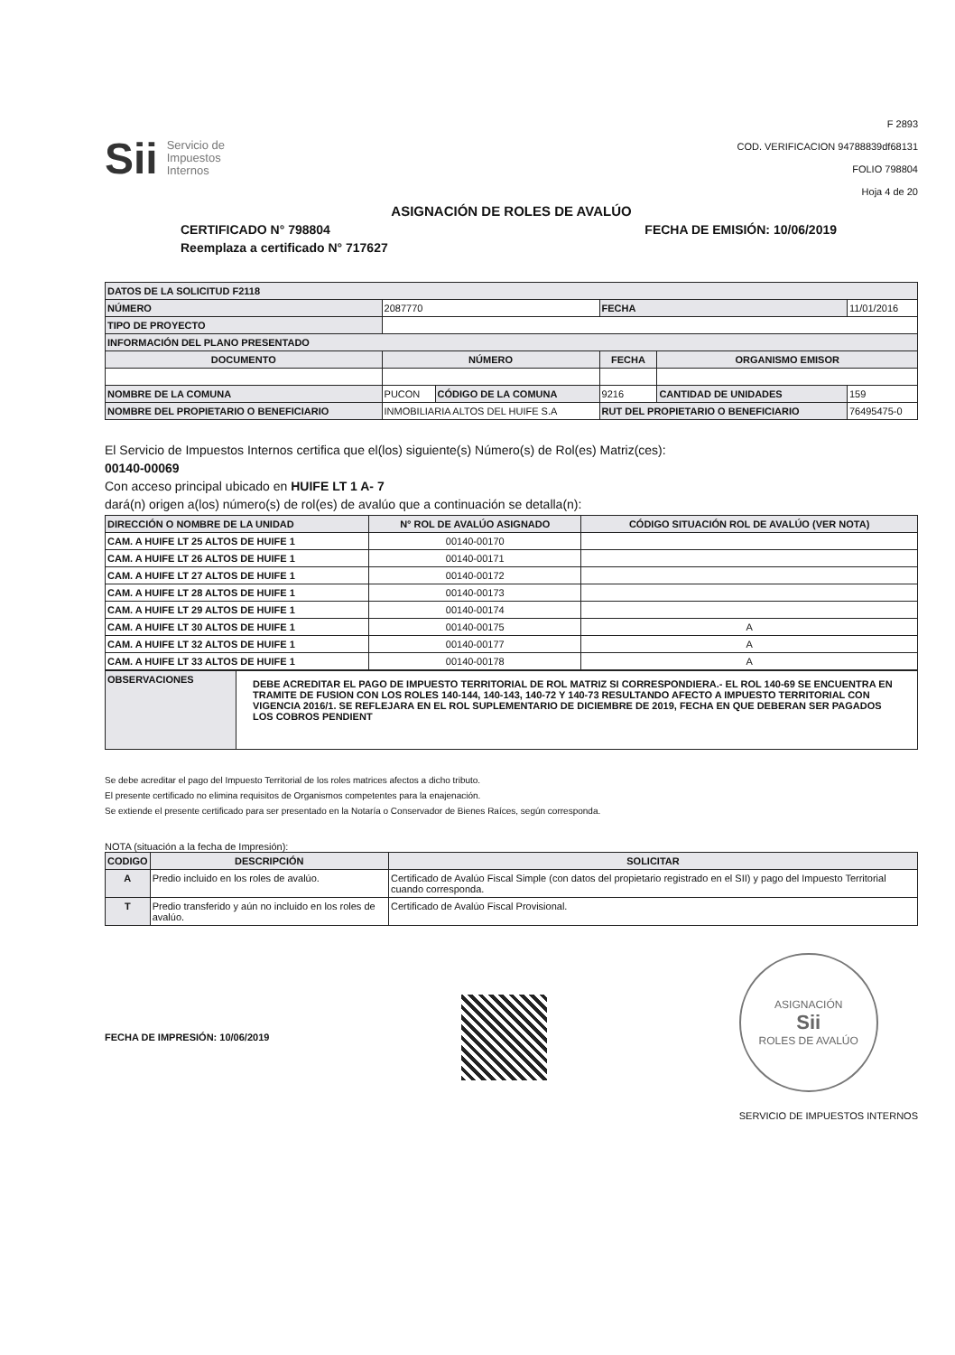Sii Servicio de
Impuestos
Internos
F 2893
COD. VERIFICACION 94788839df68131
FOLIO 798804
Hoja 4 de 20
ASIGNACIÓN DE ROLES DE AVALÚO
CERTIFICADO N° 798804 FECHA DE EMISIÓN: 10/06/2019
Reemplaza a certificado N° 717627
| DATOS DE LA SOLICITUD F2118 | | | | | |
| NÚMERO | 2087770 | | FECHA | | 11/01/2016 |
| TIPO DE PROYECTO | | | | | |
| INFORMACIÓN DEL PLANO PRESENTADO | | | | | |
| DOCUMENTO | NÚMERO | | FECHA | ORGANISMO EMISOR | |
| NOMBRE DE LA COMUNA | PUCON | CÓDIGO DE LA COMUNA | 9216 | CANTIDAD DE UNIDADES | 159 |
| NOMBRE DEL PROPIETARIO O BENEFICIARIO | INMOBILIARIA ALTOS DEL HUIFE S.A | | RUT DEL PROPIETARIO O BENEFICIARIO | | 76495475-0 |
El Servicio de Impuestos Internos certifica que el(los) siguiente(s) Número(s) de Rol(es) Matriz(ces):
00140-00069
Con acceso principal ubicado en HUIFE LT 1 A- 7
dará(n) origen a(los) número(s) de rol(es) de avalúo que a continuación se detalla(n):
| DIRECCIÓN O NOMBRE DE LA UNIDAD | N° ROL DE AVALÚO ASIGNADO | CÓDIGO SITUACIÓN ROL DE AVALÚO (VER NOTA) |
| --- | --- | --- |
| CAM. A HUIFE LT 25 ALTOS DE HUIFE 1 | 00140-00170 | |
| CAM. A HUIFE LT 26 ALTOS DE HUIFE 1 | 00140-00171 | |
| CAM. A HUIFE LT 27 ALTOS DE HUIFE 1 | 00140-00172 | |
| CAM. A HUIFE LT 28 ALTOS DE HUIFE 1 | 00140-00173 | |
| CAM. A HUIFE LT 29 ALTOS DE HUIFE 1 | 00140-00174 | |
| CAM. A HUIFE LT 30 ALTOS DE HUIFE 1 | 00140-00175 | A |
| CAM. A HUIFE LT 32 ALTOS DE HUIFE 1 | 00140-00177 | A |
| CAM. A HUIFE LT 33 ALTOS DE HUIFE 1 | 00140-00178 | A |
| OBSERVACIONES | DEBE ACREDITAR EL PAGO DE IMPUESTO TERRITORIAL DE ROL MATRIZ SI CORRESPONDIERA.- EL ROL 140-69 SE ENCUENTRA EN TRAMITE DE FUSION CON LOS ROLES 140-144, 140-143, 140-72 Y 140-73 RESULTANDO AFECTO A IMPUESTO TERRITORIAL CON VIGENCIA 2016/1. SE REFLEJARA EN EL ROL SUPLEMENTARIO DE DICIEMBRE DE 2019, FECHA EN QUE DEBERAN SER PAGADOS LOS COBROS PENDIENT |
Se debe acreditar el pago del Impuesto Territorial de los roles matrices afectos a dicho tributo.
El presente certificado no elimina requisitos de Organismos competentes para la enajenación.
Se extiende el presente certificado para ser presentado en la Notaría o Conservador de Bienes Raíces, según corresponda.
NOTA (situación a la fecha de Impresión):
| CODIGO | DESCRIPCIÓN | SOLICITAR |
| --- | --- | --- |
| A | Predio incluido en los roles de avalúo. | Certificado de Avalúo Fiscal Simple (con datos del propietario registrado en el SII) y pago del Impuesto Territorial cuando corresponda. |
| T | Predio transferido y aún no incluido en los roles de avalúo. | Certificado de Avalúo Fiscal Provisional. |
FECHA DE IMPRESIÓN: 10/06/2019
ASIGNACIÓN
Sii
ROLES DE AVALÚO
SERVICIO DE IMPUESTOS INTERNOS